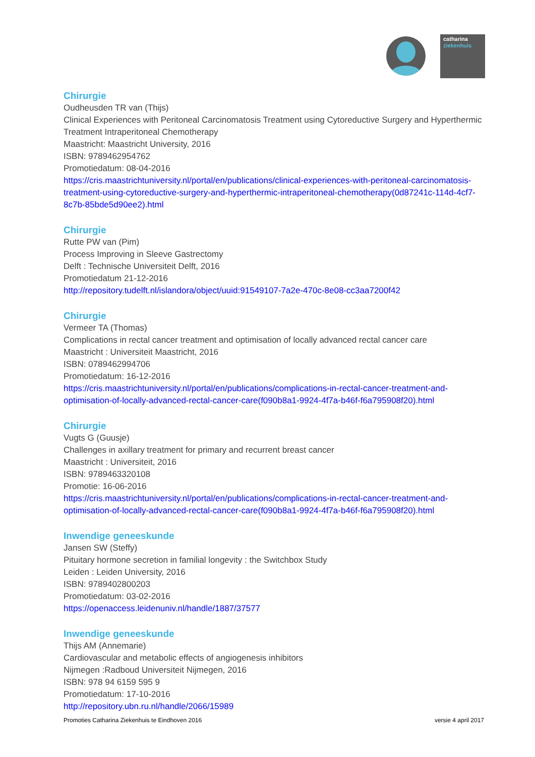catharina
ziekenhuis
Chirurgie
Oudheusden TR van (Thijs)
Clinical Experiences with Peritoneal Carcinomatosis Treatment using Cytoreductive Surgery and Hyperthermic Treatment Intraperitoneal Chemotherapy
Maastricht: Maastricht University, 2016
ISBN: 9789462954762
Promotiedatum: 08-04-2016
https://cris.maastrichtuniversity.nl/portal/en/publications/clinical-experiences-with-peritoneal-carcinomatosis-treatment-using-cytoreductive-surgery-and-hyperthermic-intraperitoneal-chemotherapy(0d87241c-114d-4cf7-8c7b-85bde5d90ee2).html
Chirurgie
Rutte PW van (Pim)
Process Improving in Sleeve Gastrectomy
Delft : Technische Universiteit Delft, 2016
Promotiedatum 21-12-2016
http://repository.tudelft.nl/islandora/object/uuid:91549107-7a2e-470c-8e08-cc3aa7200f42
Chirurgie
Vermeer TA (Thomas)
Complications in rectal cancer treatment and optimisation of locally advanced rectal cancer care
Maastricht : Universiteit Maastricht, 2016
ISBN: 0789462994706
Promotiedatum: 16-12-2016
https://cris.maastrichtuniversity.nl/portal/en/publications/complications-in-rectal-cancer-treatment-and-optimisation-of-locally-advanced-rectal-cancer-care(f090b8a1-9924-4f7a-b46f-f6a795908f20).html
Chirurgie
Vugts G (Guusje)
Challenges in axillary treatment for primary and recurrent breast cancer
Maastricht : Universiteit, 2016
ISBN: 9789463320108
Promotie: 16-06-2016
https://cris.maastrichtuniversity.nl/portal/en/publications/complications-in-rectal-cancer-treatment-and-optimisation-of-locally-advanced-rectal-cancer-care(f090b8a1-9924-4f7a-b46f-f6a795908f20).html
Inwendige geneeskunde
Jansen SW (Steffy)
Pituitary hormone secretion in familial longevity : the Switchbox Study
Leiden : Leiden University, 2016
ISBN: 9789402800203
Promotiedatum: 03-02-2016
https://openaccess.leidenuniv.nl/handle/1887/37577
Inwendige geneeskunde
Thijs AM (Annemarie)
Cardiovascular and metabolic effects of angiogenesis inhibitors
Nijmegen :Radboud Universiteit Nijmegen, 2016
ISBN: 978 94 6159 595 9
Promotiedatum: 17-10-2016
http://repository.ubn.ru.nl/handle/2066/15989
Promoties Catharina Ziekenhuis te Eindhoven 2016 versie 4 april 2017